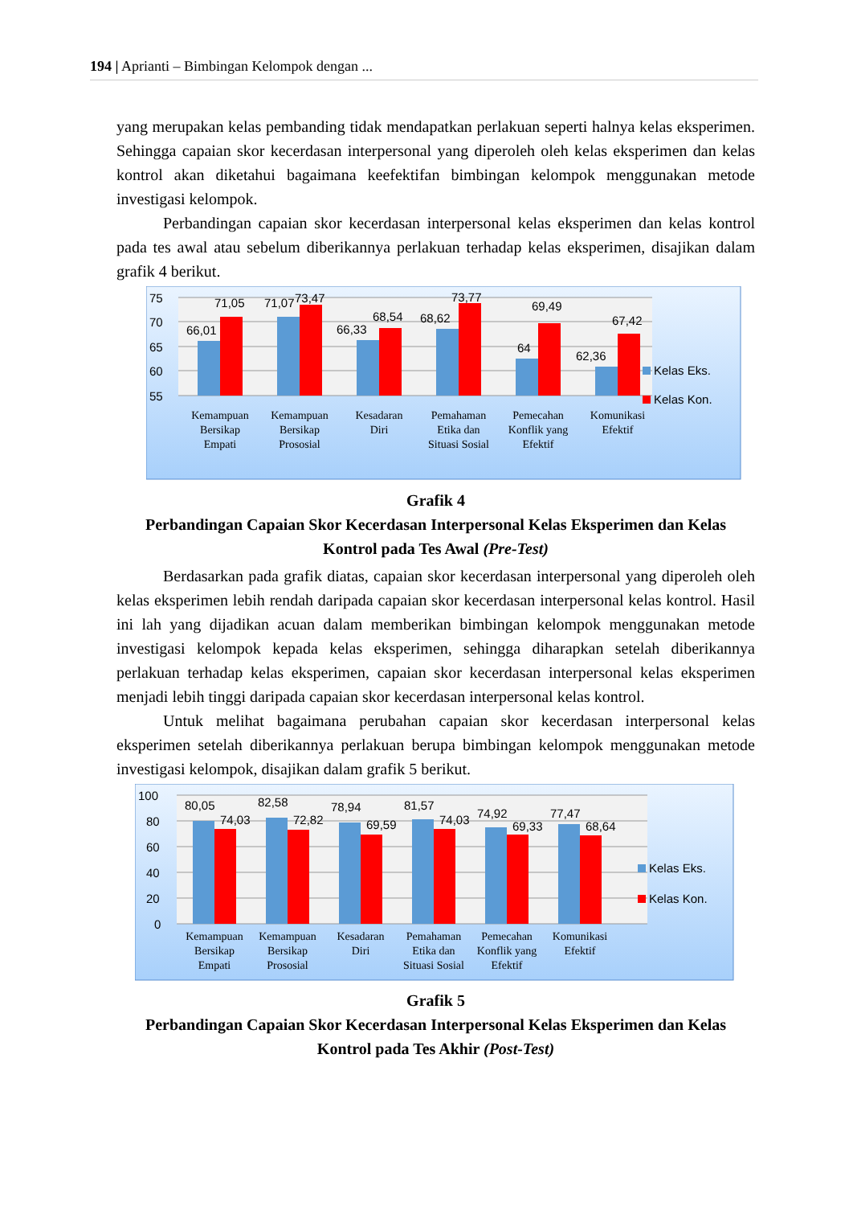194 | Aprianti – Bimbingan Kelompok dengan ...
yang merupakan kelas pembanding tidak mendapatkan perlakuan seperti halnya kelas eksperimen. Sehingga capaian skor kecerdasan interpersonal yang diperoleh oleh kelas eksperimen dan kelas kontrol akan diketahui bagaimana keefektifan bimbingan kelompok menggunakan metode investigasi kelompok.
Perbandingan capaian skor kecerdasan interpersonal kelas eksperimen dan kelas kontrol pada tes awal atau sebelum diberikannya perlakuan terhadap kelas eksperimen, disajikan dalam grafik 4 berikut.
75
70
65
60
55
66,01
71,05
71,07
73,47
66,33
68,54
68,62
73,77
64
69,49
62,36
67,42
Kelas Eks.
Kelas Kon.
Kemampuan
Bersikap
Empati
Kemampuan
Bersikap
Prososial
Kesadaran
Diri
Pemahaman
Etika dan
Situasi Sosial
Pemecahan
Konflik yang
Efektif
Komunikasi
Efektif
Grafik 4
Perbandingan Capaian Skor Kecerdasan Interpersonal Kelas Eksperimen dan Kelas Kontrol pada Tes Awal (Pre-Test)
Berdasarkan pada grafik diatas, capaian skor kecerdasan interpersonal yang diperoleh oleh kelas eksperimen lebih rendah daripada capaian skor kecerdasan interpersonal kelas kontrol. Hasil ini lah yang dijadikan acuan dalam memberikan bimbingan kelompok menggunakan metode investigasi kelompok kepada kelas eksperimen, sehingga diharapkan setelah diberikannya perlakuan terhadap kelas eksperimen, capaian skor kecerdasan interpersonal kelas eksperimen menjadi lebih tinggi daripada capaian skor kecerdasan interpersonal kelas kontrol.
Untuk melihat bagaimana perubahan capaian skor kecerdasan interpersonal kelas eksperimen setelah diberikannya perlakuan berupa bimbingan kelompok menggunakan metode investigasi kelompok, disajikan dalam grafik 5 berikut.
100
80
60
40
20
0
80,05
74,03
82,58
72,82
78,94
69,59
81,57
74,03
74,92
69,33
77,47
68,64
Kelas Eks.
Kelas Kon.
Kemampuan
Bersikap
Empati
Kemampuan
Bersikap
Prososial
Kesadaran
Diri
Pemahaman
Etika dan
Situasi Sosial
Pemecahan
Konflik yang
Efektif
Komunikasi
Efektif
Grafik 5
Perbandingan Capaian Skor Kecerdasan Interpersonal Kelas Eksperimen dan Kelas Kontrol pada Tes Akhir (Post-Test)